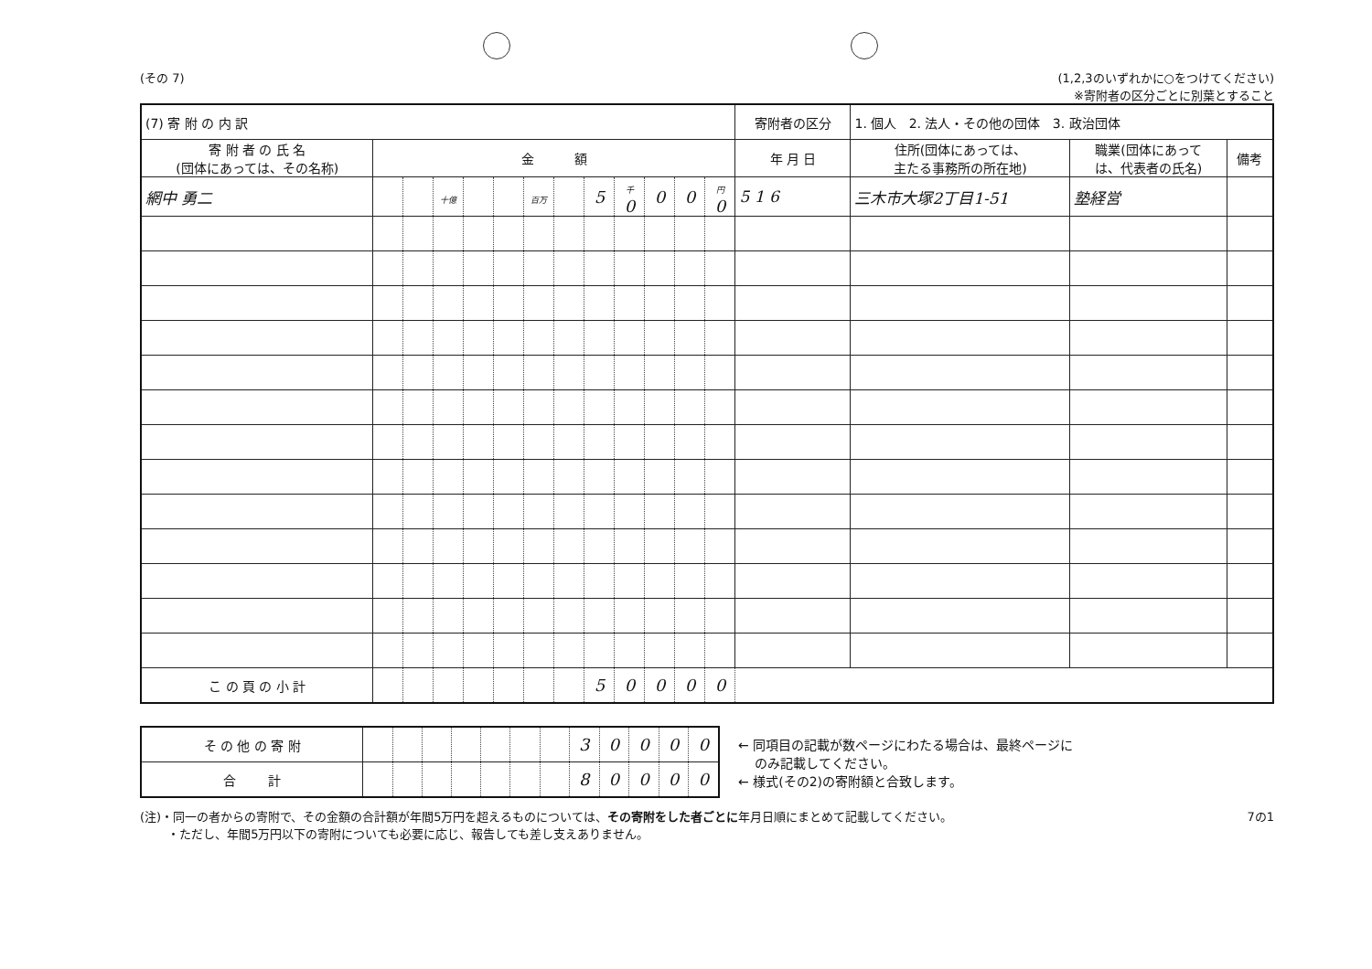(その 7) (1,2,3のいずれかに○をつけてください)
※寄附者の区分ごとに別葉とすること
| (7) 寄 附 の 内 訳 | | | | | | | | | | | | | 寄附者の区分 | 1. 個人 2. 法人・その他の団体 3. 政治団体 | | |
| 寄 附 者 の 氏 名 (団体にあっては、その名称) | 金 額 | | | | | | | | | | | | 年 月 日 | 住所(団体にあっては、 主たる事務所の所在地) | 職業(団体にあって は、代表者の氏名) | 備考 |
| 網中 勇二 | | | 十億 | | | 百万 | | 5 | 千 0 | 0 | 0 | 円 0 | 5 1 6 | 三木市大塚2丁目1-51 | 塾経営 | |
| こ の 頁 の 小 計 | | | | | | | | 5 | 0 | 0 | 0 | 0 | | | | |
| そ の 他 の 寄 附 | | | | | | | | 3 | 0 | 0 | 0 | 0 |
| 合 計 | | | | | | | | 8 | 0 | 0 | 0 | 0 |
← 同項目の記載が数ページにわたる場合は、最終ページに
　 のみ記載してください。
← 様式(その2)の寄附額と合致します。
(注)・同一の者からの寄附で、その金額の合計額が年間5万円を超えるものについては、その寄附をした者ごとに年月日順にまとめて記載してください。
　　 ・ただし、年間5万円以下の寄附についても必要に応じ、報告しても差し支えありません。
7の1